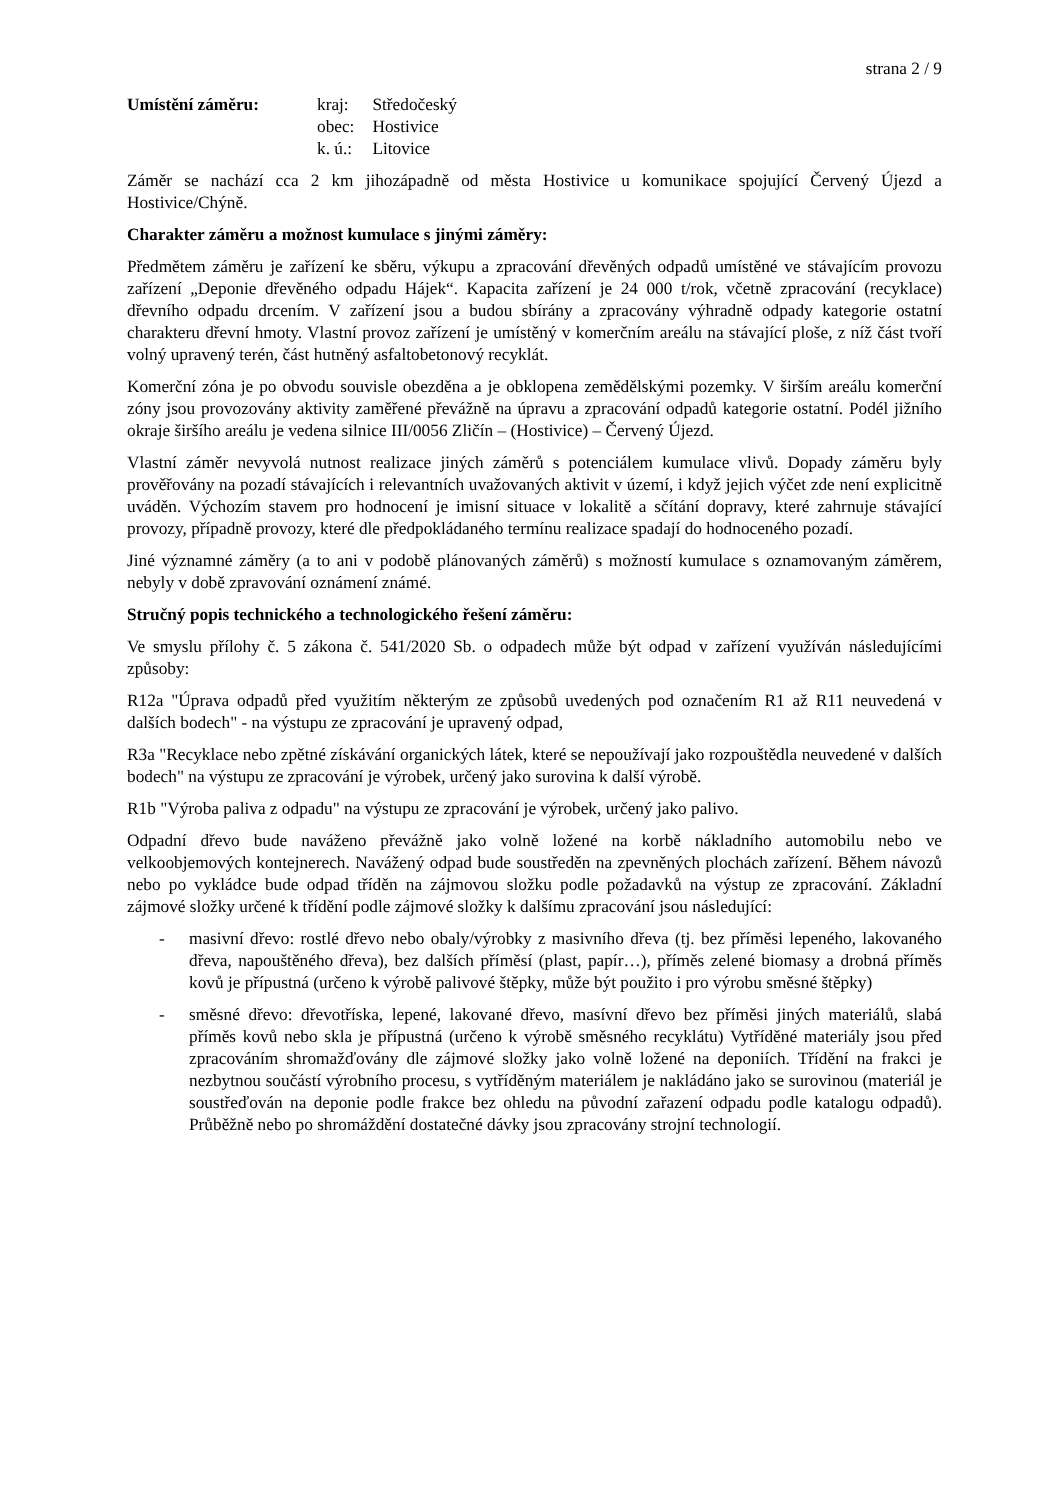strana 2 / 9
Umístění záměru:
| kraj: | Středočeský |
| obec: | Hostivice |
| k. ú.: | Litovice |
Záměr se nachází cca 2 km jihozápadně od města Hostivice u komunikace spojující Červený Újezd a Hostivice/Chýně.
Charakter záměru a možnost kumulace s jinými záměry:
Předmětem záměru je zařízení ke sběru, výkupu a zpracování dřevěných odpadů umístěné ve stávajícím provozu zařízení „Deponie dřevěného odpadu Hájek“. Kapacita zařízení je 24 000 t/rok, včetně zpracování (recyklace) dřevního odpadu drcením. V zařízení jsou a budou sbírány a zpracovány výhradně odpady kategorie ostatní charakteru dřevní hmoty. Vlastní provoz zařízení je umístěný v komerčním areálu na stávající ploše, z níž část tvoří volný upravený terén, část hutněný asfaltobetonový recyklát.
Komerční zóna je po obvodu souvisle obezděna a je obklopena zemědělskými pozemky. V širším areálu komerční zóny jsou provozovány aktivity zaměřené převážně na úpravu a zpracování odpadů kategorie ostatní. Podél jižního okraje širšího areálu je vedena silnice III/0056 Zličín – (Hostivice) – Červený Újezd.
Vlastní záměr nevyvolá nutnost realizace jiných záměrů s potenciálem kumulace vlivů. Dopady záměru byly prověřovány na pozadí stávajících i relevantních uvažovaných aktivit v území, i když jejich výčet zde není explicitně uváděn. Výchozím stavem pro hodnocení je imisní situace v lokalitě a sčítání dopravy, které zahrnuje stávající provozy, případně provozy, které dle předpokládaného termínu realizace spadají do hodnoceného pozadí.
Jiné významné záměry (a to ani v podobě plánovaných záměrů) s možností kumulace s oznamovaným záměrem, nebyly v době zpravování oznámení známé.
Stručný popis technického a technologického řešení záměru:
Ve smyslu přílohy č. 5 zákona č. 541/2020 Sb. o odpadech může být odpad v zařízení využíván následujícími způsoby:
R12a "Úprava odpadů před využitím některým ze způsobů uvedených pod označením R1 až R11 neuvedená v dalších bodech" - na výstupu ze zpracování je upravený odpad,
R3a "Recyklace nebo zpětné získávání organických látek, které se nepoužívají jako rozpouštědla neuvedené v dalších bodech" na výstupu ze zpracování je výrobek, určený jako surovina k další výrobě.
R1b "Výroba paliva z odpadu" na výstupu ze zpracování je výrobek, určený jako palivo.
Odpadní dřevo bude naváženo převážně jako volně ložené na korbě nákladního automobilu nebo ve velkoobjemových kontejnerech. Navážený odpad bude soustředěn na zpevněných plochách zařízení. Během návozů nebo po vykládce bude odpad tříděn na zájmovou složku podle požadavků na výstup ze zpracování. Základní zájmové složky určené k třídění podle zájmové složky k dalšímu zpracování jsou následující:
- masivní dřevo: rostlé dřevo nebo obaly/výrobky z masivního dřeva (tj. bez příměsi lepeného, lakovaného dřeva, napouštěného dřeva), bez dalších příměsí (plast, papír…), příměs zelené biomasy a drobná příměs kovů je přípustná (určeno k výrobě palivové štěpky, může být použito i pro výrobu směsné štěpky)
- směsné dřevo: dřevotříska, lepené, lakované dřevo, masívní dřevo bez příměsi jiných materiálů, slabá příměs kovů nebo skla je přípustná (určeno k výrobě směsného recyklátu) Vytříděné materiály jsou před zpracováním shromažďovány dle zájmové složky jako volně ložené na deponiích. Třídění na frakci je nezbytnou součástí výrobního procesu, s vytříděným materiálem je nakládáno jako se surovinou (materiál je soustřeďován na deponie podle frakce bez ohledu na původní zařazení odpadu podle katalogu odpadů). Průběžně nebo po shromáždění dostatečné dávky jsou zpracovány strojní technologií.